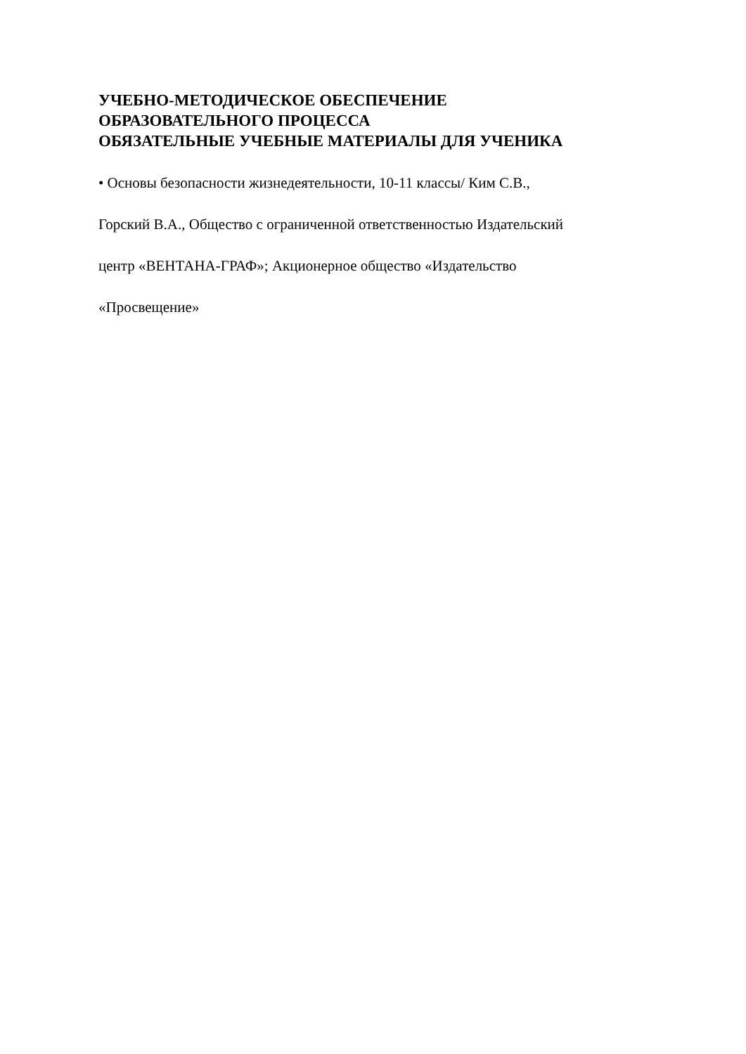УЧЕБНО-МЕТОДИЧЕСКОЕ ОБЕСПЕЧЕНИЕ
ОБРАЗОВАТЕЛЬНОГО ПРОЦЕССА
ОБЯЗАТЕЛЬНЫЕ УЧЕБНЫЕ МАТЕРИАЛЫ ДЛЯ УЧЕНИКА
• Основы безопасности жизнедеятельности, 10-11 классы/ Ким С.В.,
Горский В.А., Общество с ограниченной ответственностью Издательский
центр «ВЕНТАНА-ГРАФ»; Акционерное общество «Издательство
«Просвещение»